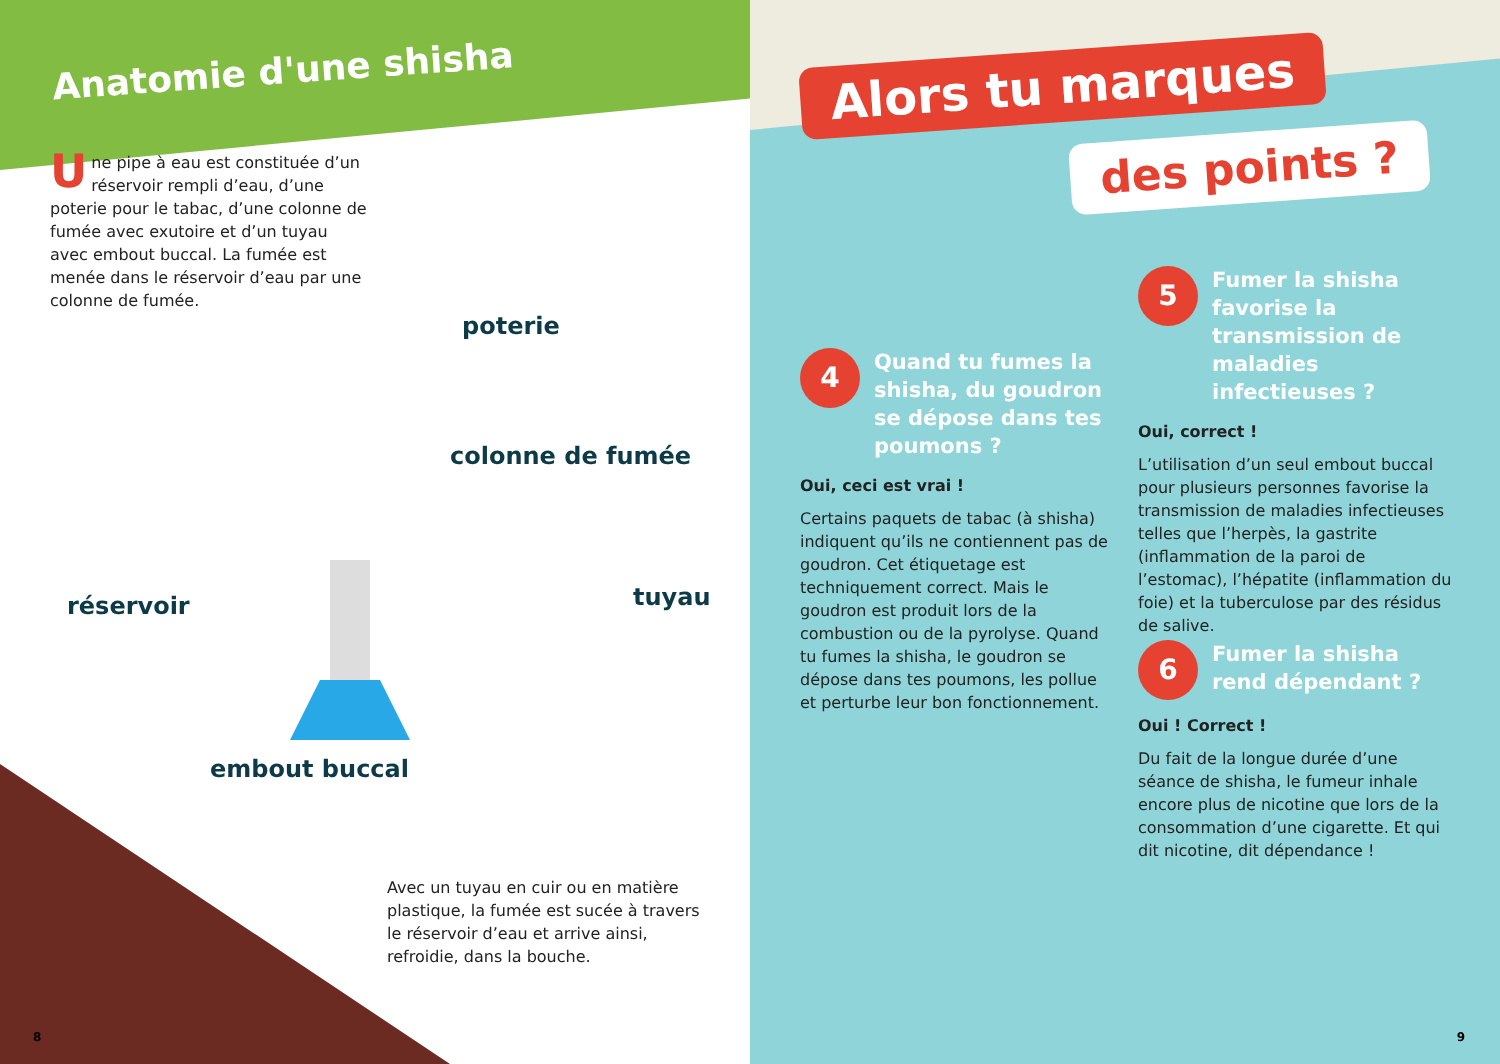Anatomie d'une shisha
Une pipe à eau est constituée d’un réservoir rempli d’eau, d’une poterie pour le tabac, d’une colonne de fumée avec exutoire et d’un tuyau avec embout buccal. La fumée est menée dans le réservoir d’eau par une colonne de fumée.
poterie
colonne de fumée
réservoir tuyau
embout buccal
Avec un tuyau en cuir ou en matière plastique, la fumée est sucée à travers le réservoir d’eau et arrive ainsi, refroidie, dans la bouche.
8
Alors tu marques
des points ?
4 Quand tu fumes la shisha, du goudron se dépose dans tes poumons ?
Oui, ceci est vrai !
Certains paquets de tabac (à shisha) indiquent qu’ils ne contiennent pas de goudron. Cet étiquetage est techniquement correct. Mais le goudron est produit lors de la combustion ou de la pyrolyse. Quand tu fumes la shisha, le goudron se dépose dans tes poumons, les pollue et perturbe leur bon fonctionnement.
5 Fumer la shisha favorise la transmission de maladies infectieuses ?
Oui, correct !
L’utilisation d’un seul embout buccal pour plusieurs personnes favorise la transmission de maladies infectieuses telles que l’herpès, la gastrite (inflammation de la paroi de l’estomac), l’hépatite (inflammation du foie) et la tuberculose par des résidus de salive.
6 Fumer la shisha rend dépendant ?
Oui ! Correct !
Du fait de la longue durée d’une séance de shisha, le fumeur inhale encore plus de nicotine que lors de la consommation d’une cigarette. Et qui dit nicotine, dit dépendance !
9